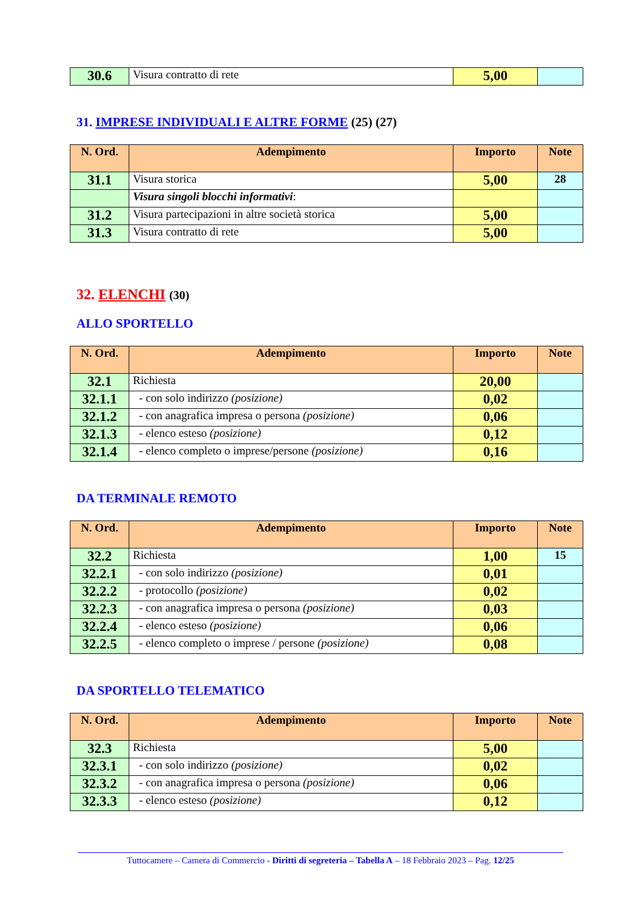| 30.6 | Visura contratto di rete | 5,00 | |
31. IMPRESE INDIVIDUALI E ALTRE FORME (25) (27)
| N. Ord. | Adempimento | Importo | Note |
| --- | --- | --- | --- |
| 31.1 | Visura storica | 5,00 | 28 |
| | Visura singoli blocchi informativi : | | |
| 31.2 | Visura partecipazioni in altre società storica | 5,00 | |
| 31.3 | Visura contratto di rete | 5,00 | |
32. ELENCHI (30)
ALLO SPORTELLO
| N. Ord. | Adempimento | Importo | Note |
| --- | --- | --- | --- |
| 32.1 | Richiesta | 20,00 | |
| 32.1.1 | - con solo indirizzo (posizione) | 0,02 | |
| 32.1.2 | - con anagrafica impresa o persona (posizione) | 0,06 | |
| 32.1.3 | - elenco esteso (posizione) | 0,12 | |
| 32.1.4 | - elenco completo o imprese/persone (posizione) | 0,16 | |
DA TERMINALE REMOTO
| N. Ord. | Adempimento | Importo | Note |
| --- | --- | --- | --- |
| 32.2 | Richiesta | 1,00 | 15 |
| 32.2.1 | - con solo indirizzo (posizione) | 0,01 | |
| 32.2.2 | - protocollo (posizione) | 0,02 | |
| 32.2.3 | - con anagrafica impresa o persona (posizione) | 0,03 | |
| 32.2.4 | - elenco esteso (posizione) | 0,06 | |
| 32.2.5 | - elenco completo o imprese / persone (posizione) | 0,08 | |
DA SPORTELLO TELEMATICO
| N. Ord. | Adempimento | Importo | Note |
| --- | --- | --- | --- |
| 32.3 | Richiesta | 5,00 | |
| 32.3.1 | - con solo indirizzo (posizione) | 0,02 | |
| 32.3.2 | - con anagrafica impresa o persona (posizione) | 0,06 | |
| 32.3.3 | - elenco esteso (posizione) | 0,12 | |
Tuttocamere – Camera di Commercio - Diritti di segreteria – Tabella A – 18 Febbraio 2023 – Pag. 12/25